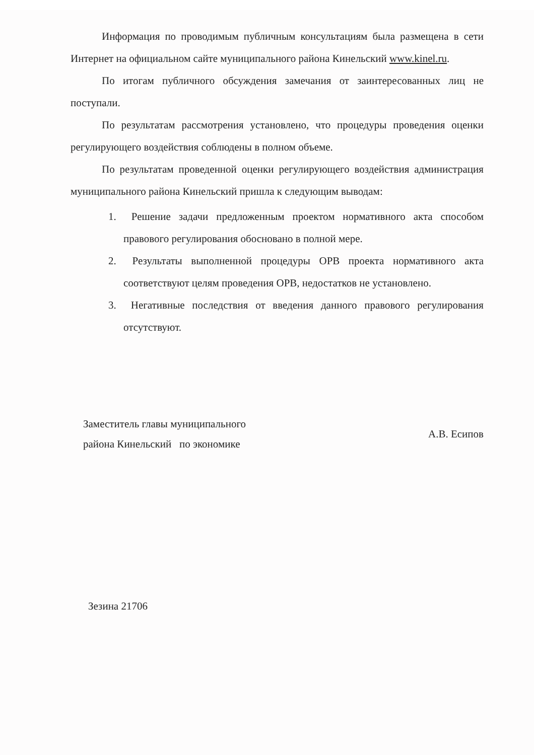Информация по проводимым публичным консультациям была размещена в сети Интернет на официальном сайте муниципального района Кинельский www.kinel.ru.
По итогам публичного обсуждения замечания от заинтересованных лиц не поступали.
По результатам рассмотрения установлено, что процедуры проведения оценки регулирующего воздействия соблюдены в полном объеме.
По результатам проведенной оценки регулирующего воздействия администрация муниципального района Кинельский пришла к следующим выводам:
1. Решение задачи предложенным проектом нормативного акта способом правового регулирования обосновано в полной мере.
2. Результаты выполненной процедуры ОРВ проекта нормативного акта соответствуют целям проведения ОРВ, недостатков не установлено.
3. Негативные последствия от введения данного правового регулирования отсутствуют.
Заместитель главы муниципального
района Кинельский по экономике
А.В. Есипов
Зезина 21706